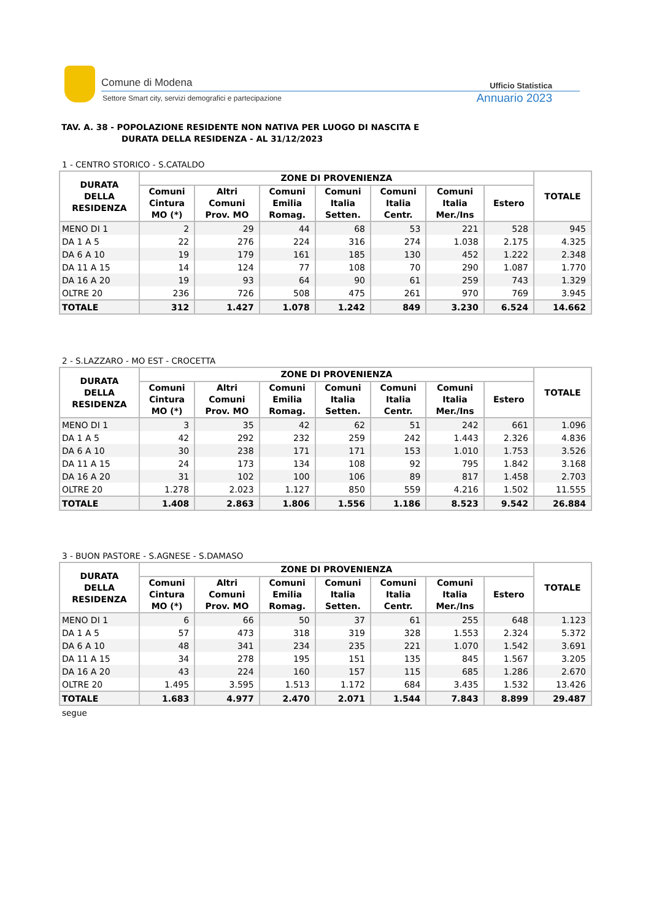Comune di Modena
Settore Smart city, servizi demografici e partecipazione
Ufficio Statistica
Annuario 2023
TAV. A. 38 - POPOLAZIONE RESIDENTE NON NATIVA PER LUOGO DI NASCITA E
DURATA DELLA RESIDENZA - AL 31/12/2023
1 - CENTRO STORICO - S.CATALDO
| DURATA DELLA RESIDENZA | ZONE DI PROVENIENZA | | | | | | | TOTALE |
| --- | --- | --- | --- | --- | --- | --- | --- | --- |
| | Comuni Cintura MO (*) | Altri Comuni Prov. MO | Comuni Emilia Romag. | Comuni Italia Setten. | Comuni Italia Centr. | Comuni Italia Mer./Ins | Estero | |
| MENO DI 1 | 2 | 29 | 44 | 68 | 53 | 221 | 528 | 945 |
| DA 1 A 5 | 22 | 276 | 224 | 316 | 274 | 1.038 | 2.175 | 4.325 |
| DA 6 A 10 | 19 | 179 | 161 | 185 | 130 | 452 | 1.222 | 2.348 |
| DA 11 A 15 | 14 | 124 | 77 | 108 | 70 | 290 | 1.087 | 1.770 |
| DA 16 A 20 | 19 | 93 | 64 | 90 | 61 | 259 | 743 | 1.329 |
| OLTRE 20 | 236 | 726 | 508 | 475 | 261 | 970 | 769 | 3.945 |
| TOTALE | 312 | 1.427 | 1.078 | 1.242 | 849 | 3.230 | 6.524 | 14.662 |
2 - S.LAZZARO - MO EST - CROCETTA
| DURATA DELLA RESIDENZA | ZONE DI PROVENIENZA | | | | | | | TOTALE |
| --- | --- | --- | --- | --- | --- | --- | --- | --- |
| | Comuni Cintura MO (*) | Altri Comuni Prov. MO | Comuni Emilia Romag. | Comuni Italia Setten. | Comuni Italia Centr. | Comuni Italia Mer./Ins | Estero | |
| MENO DI 1 | 3 | 35 | 42 | 62 | 51 | 242 | 661 | 1.096 |
| DA 1 A 5 | 42 | 292 | 232 | 259 | 242 | 1.443 | 2.326 | 4.836 |
| DA 6 A 10 | 30 | 238 | 171 | 171 | 153 | 1.010 | 1.753 | 3.526 |
| DA 11 A 15 | 24 | 173 | 134 | 108 | 92 | 795 | 1.842 | 3.168 |
| DA 16 A 20 | 31 | 102 | 100 | 106 | 89 | 817 | 1.458 | 2.703 |
| OLTRE 20 | 1.278 | 2.023 | 1.127 | 850 | 559 | 4.216 | 1.502 | 11.555 |
| TOTALE | 1.408 | 2.863 | 1.806 | 1.556 | 1.186 | 8.523 | 9.542 | 26.884 |
3 - BUON PASTORE - S.AGNESE - S.DAMASO
| DURATA DELLA RESIDENZA | ZONE DI PROVENIENZA | | | | | | | TOTALE |
| --- | --- | --- | --- | --- | --- | --- | --- | --- |
| | Comuni Cintura MO (*) | Altri Comuni Prov. MO | Comuni Emilia Romag. | Comuni Italia Setten. | Comuni Italia Centr. | Comuni Italia Mer./Ins | Estero | |
| MENO DI 1 | 6 | 66 | 50 | 37 | 61 | 255 | 648 | 1.123 |
| DA 1 A 5 | 57 | 473 | 318 | 319 | 328 | 1.553 | 2.324 | 5.372 |
| DA 6 A 10 | 48 | 341 | 234 | 235 | 221 | 1.070 | 1.542 | 3.691 |
| DA 11 A 15 | 34 | 278 | 195 | 151 | 135 | 845 | 1.567 | 3.205 |
| DA 16 A 20 | 43 | 224 | 160 | 157 | 115 | 685 | 1.286 | 2.670 |
| OLTRE 20 | 1.495 | 3.595 | 1.513 | 1.172 | 684 | 3.435 | 1.532 | 13.426 |
| TOTALE | 1.683 | 4.977 | 2.470 | 2.071 | 1.544 | 7.843 | 8.899 | 29.487 |
segue